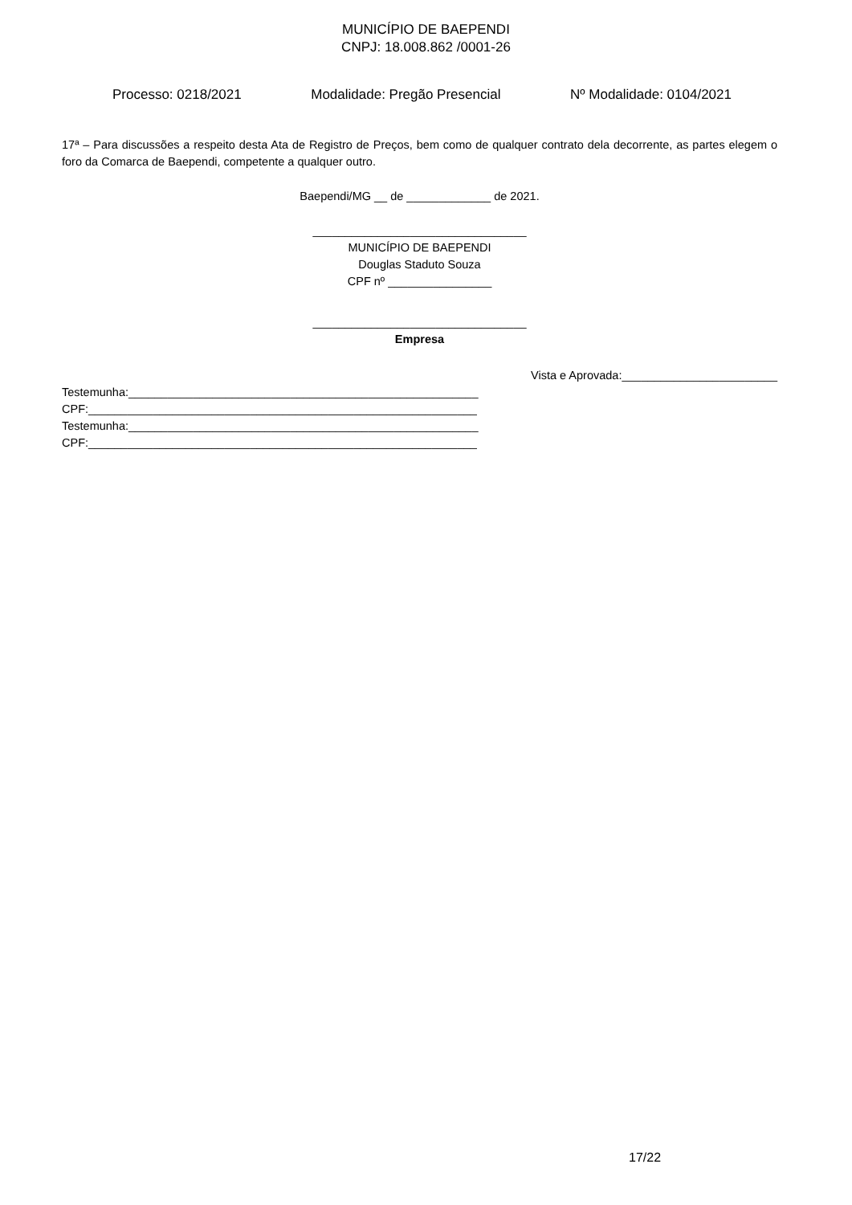MUNICÍPIO DE BAEPENDI
CNPJ: 18.008.862 /0001-26
Processo: 0218/2021 Modalidade: Pregão Presencial Nº Modalidade: 0104/2021
17ª – Para discussões a respeito desta Ata de Registro de Preços, bem como de qualquer contrato dela decorrente, as partes elegem o foro da Comarca de Baependi, competente a qualquer outro.
Baependi/MG __ de _____________ de 2021.
_________________________________
MUNICÍPIO DE BAEPENDI
Douglas Staduto Souza
CPF nº ________________
_________________________________
Empresa
Vista e Aprovada:________________________
Testemunha:______________________________________________________
CPF:____________________________________________________________
Testemunha:______________________________________________________
CPF:____________________________________________________________
17/22